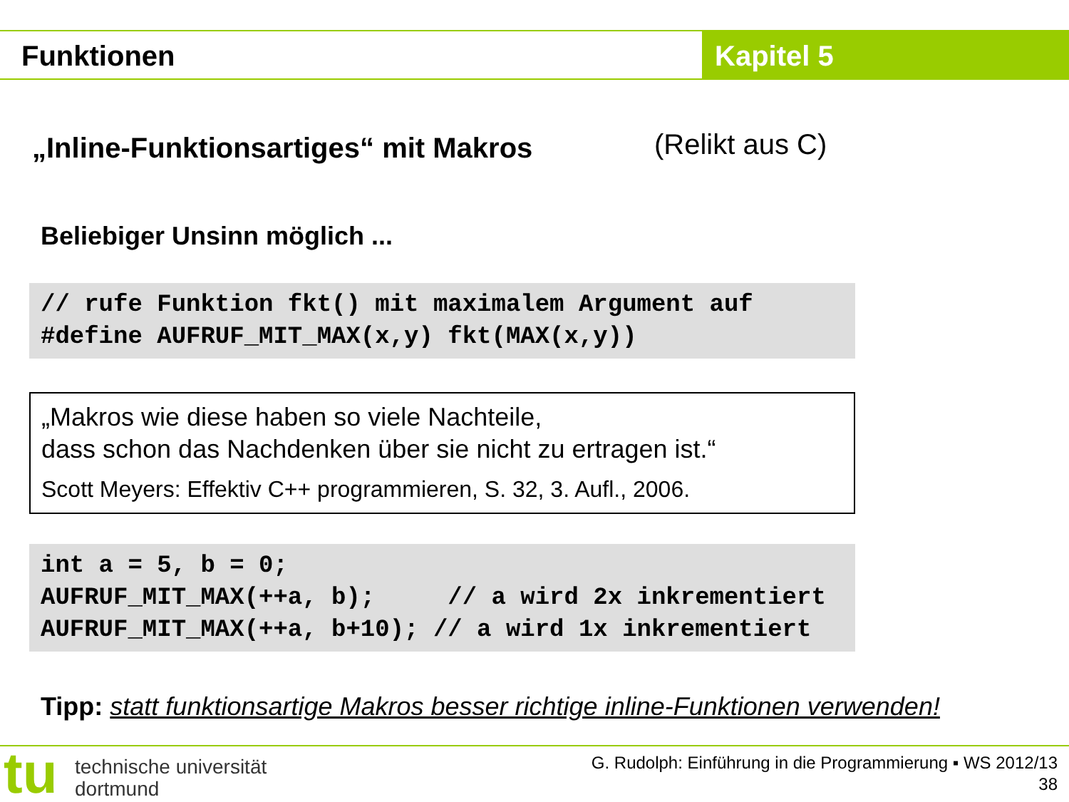Funktionen Kapitel 5
„Inline-Funktionsartiges“ mit Makros
(Relikt aus C)
Beliebiger Unsinn möglich ...
// rufe Funktion fkt() mit maximalem Argument auf #define AUFRUF_MIT_MAX(x,y) fkt(MAX(x,y))
„Makros wie diese haben so viele Nachteile,
dass schon das Nachdenken über sie nicht zu ertragen ist.“
Scott Meyers: Effektiv C++ programmieren, S. 32, 3. Aufl., 2006.
int a = 5, b = 0; AUFRUF_MIT_MAX(++a, b); // a wird 2x inkrementiert AUFRUF_MIT_MAX(++a, b+10); // a wird 1x inkrementiert
Tipp: statt funktionsartige Makros besser richtige inline-Funktionen verwenden!
tu
technische universität
dortmund
G. Rudolph: Einführung in die Programmierung ▪ WS 2012/13
38